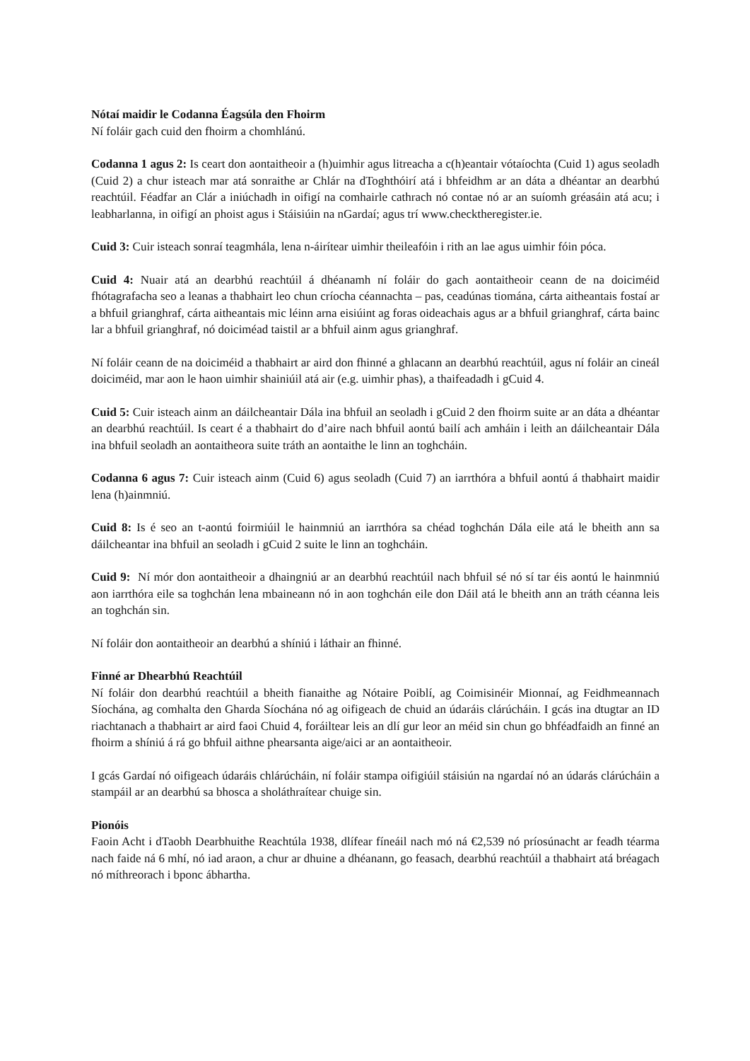Nótaí maidir le Codanna Éagsúla den Fhoirm
Ní foláir gach cuid den fhoirm a chomhlánú.
Codanna 1 agus 2: Is ceart don aontaitheoir a (h)uimhir agus litreacha a c(h)eantair vótaíochta (Cuid 1) agus seoladh (Cuid 2) a chur isteach mar atá sonraithe ar Chlár na dToghthóirí atá i bhfeidhm ar an dáta a dhéantar an dearbhú reachtúil. Féadfar an Clár a iniúchadh in oifigí na comhairle cathrach nó contae nó ar an suíomh gréasáin atá acu; i leabharlanna, in oifigí an phoist agus i Stáisiúin na nGardaí; agus trí www.checktheregister.ie.
Cuid 3: Cuir isteach sonraí teagmhála, lena n-áirítear uimhir theileafóin i rith an lae agus uimhir fóin póca.
Cuid 4: Nuair atá an dearbhú reachtúil á dhéanamh ní foláir do gach aontaitheoir ceann de na doiciméid fhótagrafacha seo a leanas a thabhairt leo chun críocha céannachta – pas, ceadúnas tiomána, cárta aitheantais fostaí ar a bhfuil grianghraf, cárta aitheantais mic léinn arna eisiúint ag foras oideachais agus ar a bhfuil grianghraf, cárta bainc lar a bhfuil grianghraf, nó doiciméad taistil ar a bhfuil ainm agus grianghraf.
Ní foláir ceann de na doiciméid a thabhairt ar aird don fhinné a ghlacann an dearbhú reachtúil, agus ní foláir an cineál doiciméid, mar aon le haon uimhir shainiúil atá air (e.g. uimhir phas), a thaifeadadh i gCuid 4.
Cuid 5: Cuir isteach ainm an dáilcheantair Dála ina bhfuil an seoladh i gCuid 2 den fhoirm suite ar an dáta a dhéantar an dearbhú reachtúil. Is ceart é a thabhairt do d’aire nach bhfuil aontú bailí ach amháin i leith an dáilcheantair Dála ina bhfuil seoladh an aontaitheora suite tráth an aontaithe le linn an toghcháin.
Codanna 6 agus 7: Cuir isteach ainm (Cuid 6) agus seoladh (Cuid 7) an iarrthóra a bhfuil aontú á thabhairt maidir lena (h)ainmniú.
Cuid 8: Is é seo an t-aontú foirmiúil le hainmniú an iarrthóra sa chéad toghchán Dála eile atá le bheith ann sa dáilcheantar ina bhfuil an seoladh i gCuid 2 suite le linn an toghcháin.
Cuid 9: Ní mór don aontaitheoir a dhaingniú ar an dearbhú reachtúil nach bhfuil sé nó sí tar éis aontú le hainmniú aon iarrthóra eile sa toghchán lena mbaineann nó in aon toghchán eile don Dáil atá le bheith ann an tráth céanna leis an toghchán sin.
Ní foláir don aontaitheoir an dearbhú a shíniú i láthair an fhinné.
Finné ar Dhearbhú Reachtúil
Ní foláir don dearbhú reachtúil a bheith fianaithe ag Nótaire Poiblí, ag Coimisinéir Mionnaí, ag Feidhmeannach Síochána, ag comhalta den Gharda Síochána nó ag oifigeach de chuid an údaráis clárúcháin. I gcás ina dtugtar an ID riachtanach a thabhairt ar aird faoi Chuid 4, foráiltear leis an dlí gur leor an méid sin chun go bhféadfaidh an finné an fhoirm a shíniú á rá go bhfuil aithne phearsanta aige/aici ar an aontaitheoir.
I gcás Gardaí nó oifigeach údaráis chlárúcháin, ní foláir stampa oifigiúil stáisiún na ngardaí nó an údarás clárúcháin a stampáil ar an dearbhú sa bhosca a sholáthraítear chuige sin.
Pionóis
Faoin Acht i dTaobh Dearbhuithe Reachtúla 1938, dlífear fíneáil nach mó ná €2,539 nó príosúnacht ar feadh téarma nach faide ná 6 mhí, nó iad araon, a chur ar dhuine a dhéanann, go feasach, dearbhú reachtúil a thabhairt atá bréagach nó míthreorach i bponc ábhartha.